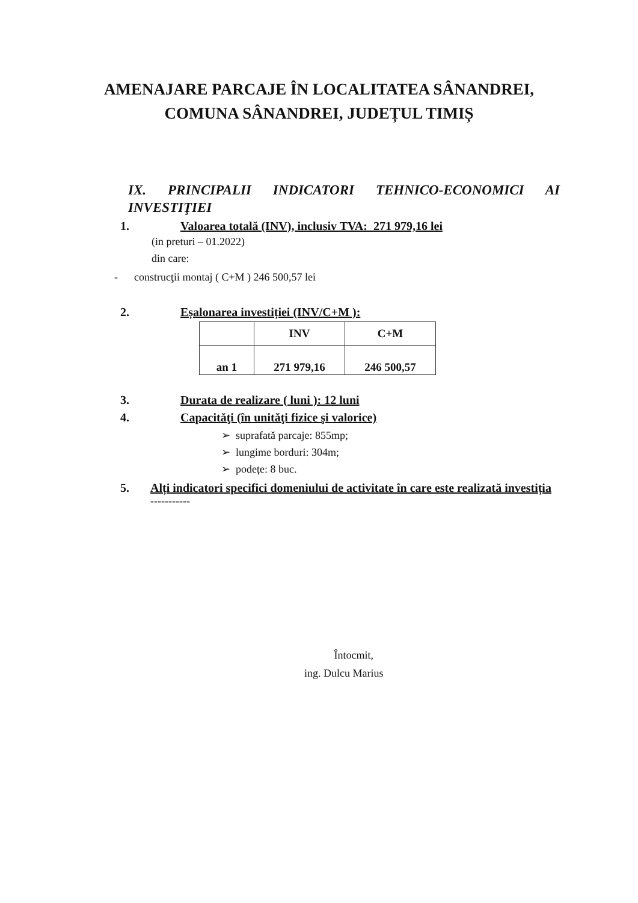AMENAJARE PARCAJE ÎN LOCALITATEA SÂNANDREI,
COMUNA SÂNANDREI, JUDEȚUL TIMIȘ
IX. PRINCIPALII INDICATORI TEHNICO-ECONOMICI AI
INVESTIŢIEI
1. Valoarea totală (INV), inclusiv TVA: 271 979,16 lei
(in preturi – 01.2022)
din care:
- construcţii montaj ( C+M ) 246 500,57 lei
2. Eșalonarea investiției (INV/C+M ):
| | INV | C+M |
| an 1 | 271 979,16 | 246 500,57 |
3. Durata de realizare ( luni ): 12 luni
4. Capacităţi (în unităţi fizice şi valorice)
➢ suprafată parcaje: 855mp;
➢ lungime borduri: 304m;
➢ podețe: 8 buc.
5. Alți indicatori specifici domeniului de activitate în care este realizată investiția
-----------
Întocmit,
ing. Dulcu Marius